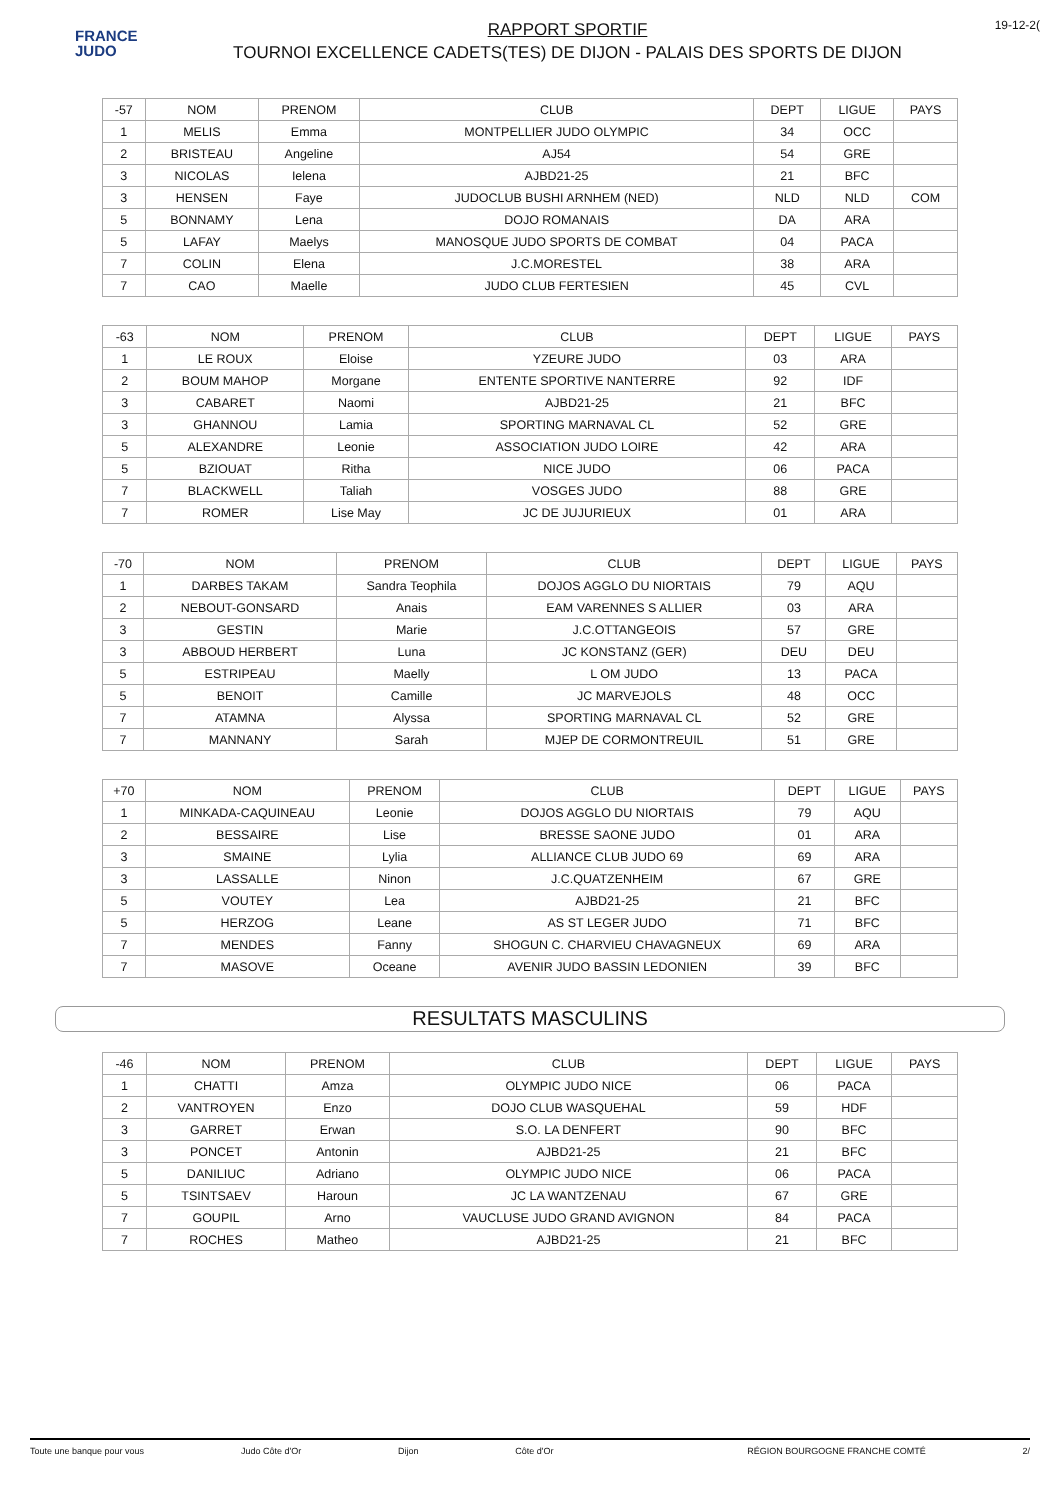FRANCE
JUDO
RAPPORT SPORTIF
TOURNOI EXCELLENCE CADETS(TES) DE DIJON - PALAIS DES SPORTS DE DIJON
19-12-2(
| -57 | NOM | PRENOM | CLUB | DEPT | LIGUE | PAYS |
| 1 | MELIS | Emma | MONTPELLIER JUDO OLYMPIC | 34 | OCC | |
| 2 | BRISTEAU | Angeline | AJ54 | 54 | GRE | |
| 3 | NICOLAS | Ielena | AJBD21-25 | 21 | BFC | |
| 3 | HENSEN | Faye | JUDOCLUB BUSHI ARNHEM (NED) | NLD | NLD | COM |
| 5 | BONNAMY | Lena | DOJO ROMANAIS | DA | ARA | |
| 5 | LAFAY | Maelys | MANOSQUE JUDO SPORTS DE COMBAT | 04 | PACA | |
| 7 | COLIN | Elena | J.C.MORESTEL | 38 | ARA | |
| 7 | CAO | Maelle | JUDO CLUB FERTESIEN | 45 | CVL | |
| -63 | NOM | PRENOM | CLUB | DEPT | LIGUE | PAYS |
| 1 | LE ROUX | Eloise | YZEURE JUDO | 03 | ARA | |
| 2 | BOUM MAHOP | Morgane | ENTENTE SPORTIVE NANTERRE | 92 | IDF | |
| 3 | CABARET | Naomi | AJBD21-25 | 21 | BFC | |
| 3 | GHANNOU | Lamia | SPORTING MARNAVAL CL | 52 | GRE | |
| 5 | ALEXANDRE | Leonie | ASSOCIATION JUDO LOIRE | 42 | ARA | |
| 5 | BZIOUAT | Ritha | NICE JUDO | 06 | PACA | |
| 7 | BLACKWELL | Taliah | VOSGES JUDO | 88 | GRE | |
| 7 | ROMER | Lise May | JC DE JUJURIEUX | 01 | ARA | |
| -70 | NOM | PRENOM | CLUB | DEPT | LIGUE | PAYS |
| 1 | DARBES TAKAM | Sandra Teophila | DOJOS AGGLO DU NIORTAIS | 79 | AQU | |
| 2 | NEBOUT-GONSARD | Anais | EAM VARENNES S ALLIER | 03 | ARA | |
| 3 | GESTIN | Marie | J.C.OTTANGEOIS | 57 | GRE | |
| 3 | ABBOUD HERBERT | Luna | JC KONSTANZ (GER) | DEU | DEU | |
| 5 | ESTRIPEAU | Maelly | L OM JUDO | 13 | PACA | |
| 5 | BENOIT | Camille | JC MARVEJOLS | 48 | OCC | |
| 7 | ATAMNA | Alyssa | SPORTING MARNAVAL CL | 52 | GRE | |
| 7 | MANNANY | Sarah | MJEP DE CORMONTREUIL | 51 | GRE | |
| +70 | NOM | PRENOM | CLUB | DEPT | LIGUE | PAYS |
| 1 | MINKADA-CAQUINEAU | Leonie | DOJOS AGGLO DU NIORTAIS | 79 | AQU | |
| 2 | BESSAIRE | Lise | BRESSE SAONE JUDO | 01 | ARA | |
| 3 | SMAINE | Lylia | ALLIANCE CLUB JUDO 69 | 69 | ARA | |
| 3 | LASSALLE | Ninon | J.C.QUATZENHEIM | 67 | GRE | |
| 5 | VOUTEY | Lea | AJBD21-25 | 21 | BFC | |
| 5 | HERZOG | Leane | AS ST LEGER JUDO | 71 | BFC | |
| 7 | MENDES | Fanny | SHOGUN C. CHARVIEU CHAVAGNEUX | 69 | ARA | |
| 7 | MASOVE | Oceane | AVENIR JUDO BASSIN LEDONIEN | 39 | BFC | |
RESULTATS MASCULINS
| -46 | NOM | PRENOM | CLUB | DEPT | LIGUE | PAYS |
| 1 | CHATTI | Amza | OLYMPIC JUDO NICE | 06 | PACA | |
| 2 | VANTROYEN | Enzo | DOJO CLUB WASQUEHAL | 59 | HDF | |
| 3 | GARRET | Erwan | S.O. LA DENFERT | 90 | BFC | |
| 3 | PONCET | Antonin | AJBD21-25 | 21 | BFC | |
| 5 | DANILIUC | Adriano | OLYMPIC JUDO NICE | 06 | PACA | |
| 5 | TSINTSAEV | Haroun | JC LA WANTZENAU | 67 | GRE | |
| 7 | GOUPIL | Arno | VAUCLUSE JUDO GRAND AVIGNON | 84 | PACA | |
| 7 | ROCHES | Matheo | AJBD21-25 | 21 | BFC | |
Toute une banque pour vous Judo Côte d'Or Dijon Côte d'Or RÉGION BOURGOGNE FRANCHE COMTÉ 2/